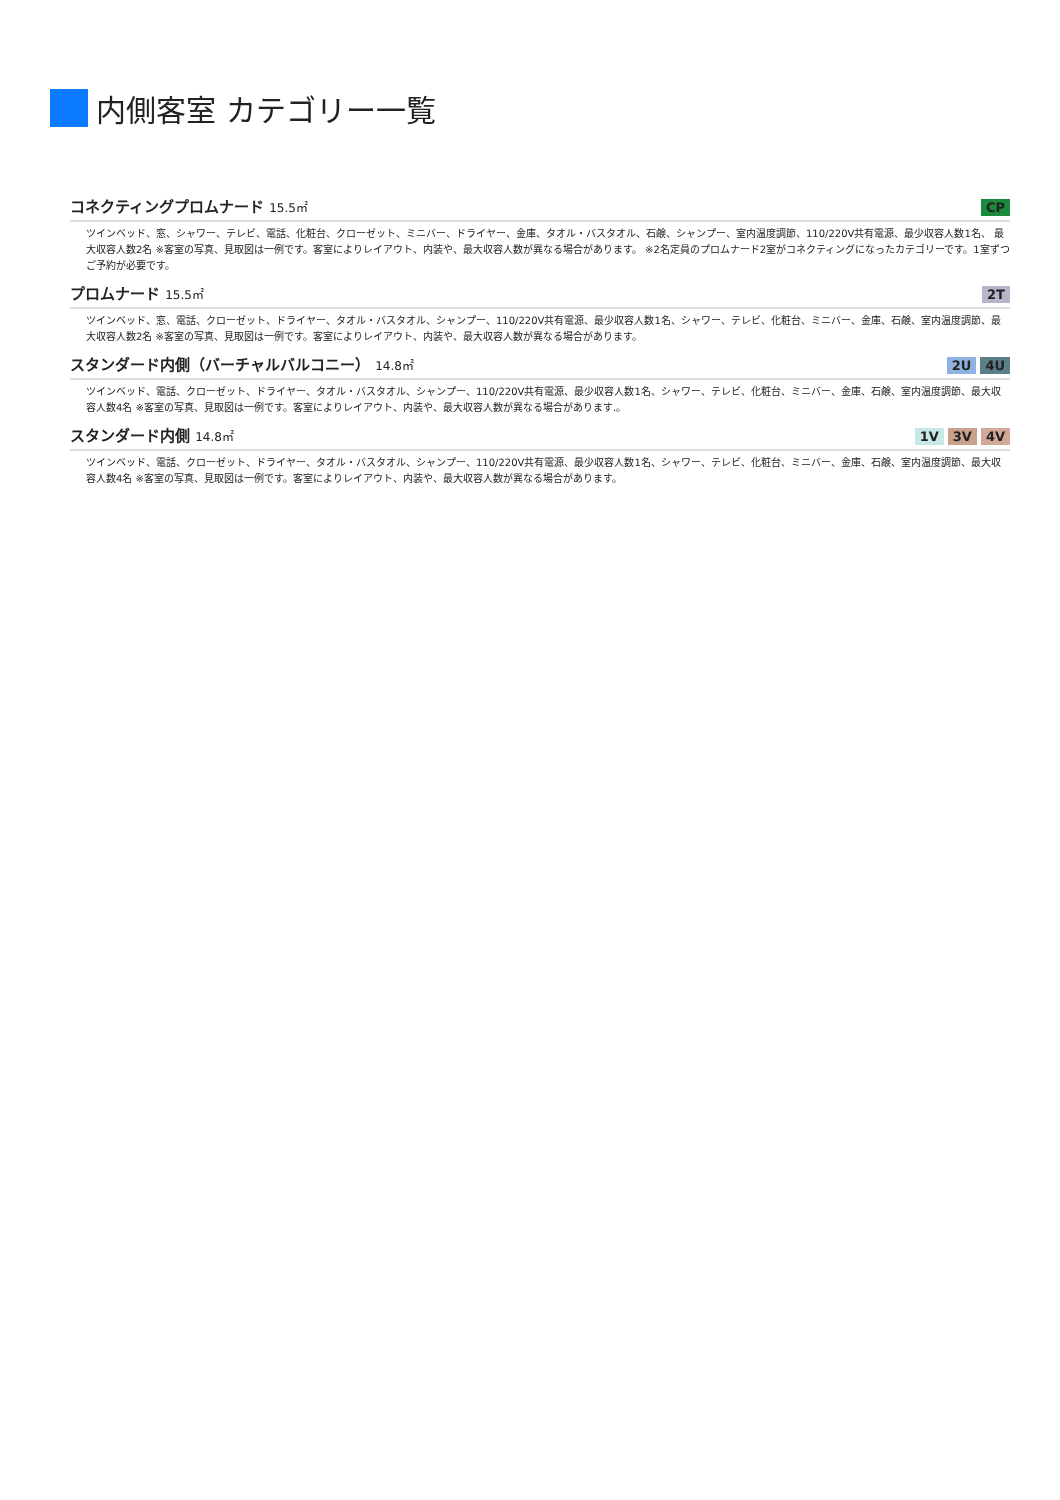内側客室 カテゴリー一覧
コネクティングプロムナード 15.5㎡
CP
ツインベッド、窓、シャワー、テレビ、電話、化粧台、クローゼット、ミニバー、ドライヤー、金庫、タオル・バスタオル、石鹸、シャンプー、室内温度調節、110/220V共有電源、最少収容人数1名、 最大収容人数2名 ※客室の写真、見取図は一例です。客室によりレイアウト、内装や、最大収容人数が異なる場合があります。 ※2名定員のプロムナード2室がコネクティングになったカテゴリーです。1室ずつご予約が必要です。
プロムナード 15.5㎡
2T
ツインベッド、窓、電話、クローゼット、ドライヤー、タオル・バスタオル、シャンプー、110/220V共有電源、最少収容人数1名、シャワー、テレビ、化粧台、ミニバー、金庫、石鹸、室内温度調節、最大収容人数2名 ※客室の写真、見取図は一例です。客室によりレイアウト、内装や、最大収容人数が異なる場合があります。
スタンダード内側（バーチャルバルコニー） 14.8㎡
2U 4U
ツインベッド、電話、クローゼット、ドライヤー、タオル・バスタオル、シャンプー、110/220V共有電源、最少収容人数1名、シャワー、テレビ、化粧台、ミニバー、金庫、石鹸、室内温度調節、最大収容人数4名 ※客室の写真、見取図は一例です。客室によりレイアウト、内装や、最大収容人数が異なる場合があります.。
スタンダード内側 14.8㎡
1V 3V 4V
ツインベッド、電話、クローゼット、ドライヤー、タオル・バスタオル、シャンプー、110/220V共有電源、最少収容人数1名、シャワー、テレビ、化粧台、ミニバー、金庫、石鹸、室内温度調節、最大収容人数4名 ※客室の写真、見取図は一例です。客室によりレイアウト、内装や、最大収容人数が異なる場合があります。